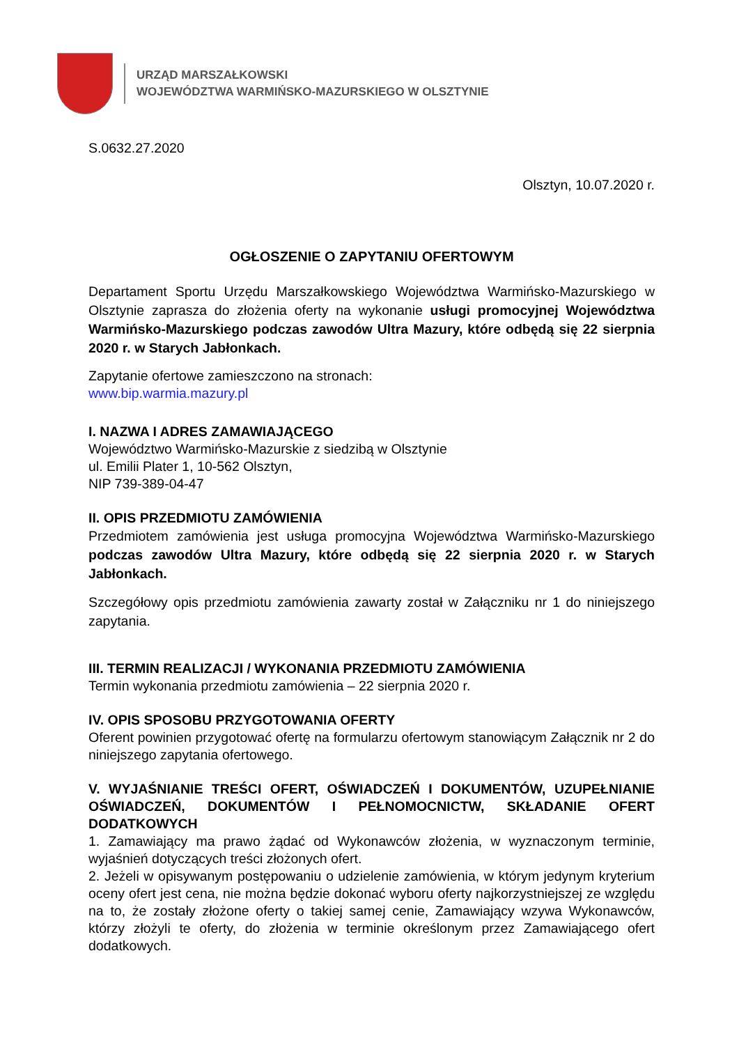URZĄD MARSZAŁKOWSKI
WOJEWÓDZTWA WARMIŃSKO-MAZURSKIEGO W OLSZTYNIE
S.0632.27.2020
Olsztyn, 10.07.2020 r.
OGŁOSZENIE O ZAPYTANIU OFERTOWYM
Departament Sportu Urzędu Marszałkowskiego Województwa Warmińsko-Mazurskiego w Olsztynie zaprasza do złożenia oferty na wykonanie usługi promocyjnej Województwa Warmińsko-Mazurskiego podczas zawodów Ultra Mazury, które odbędą się 22 sierpnia 2020 r. w Starych Jabłonkach.
Zapytanie ofertowe zamieszczono na stronach:
www.bip.warmia.mazury.pl
I. NAZWA I ADRES ZAMAWIAJĄCEGO
Województwo Warmińsko-Mazurskie z siedzibą w Olsztynie
ul. Emilii Plater 1, 10-562 Olsztyn,
NIP 739-389-04-47
II. OPIS PRZEDMIOTU ZAMÓWIENIA
Przedmiotem zamówienia jest usługa promocyjna Województwa Warmińsko-Mazurskiego podczas zawodów Ultra Mazury, które odbędą się 22 sierpnia 2020 r. w Starych Jabłonkach.
Szczegółowy opis przedmiotu zamówienia zawarty został w Załączniku nr 1 do niniejszego zapytania.
III. TERMIN REALIZACJI / WYKONANIA PRZEDMIOTU ZAMÓWIENIA
Termin wykonania przedmiotu zamówienia – 22 sierpnia 2020 r.
IV. OPIS SPOSOBU PRZYGOTOWANIA OFERTY
Oferent powinien przygotować ofertę na formularzu ofertowym stanowiącym Załącznik nr 2 do niniejszego zapytania ofertowego.
V. WYJAŚNIANIE TREŚCI OFERT, OŚWIADCZEŃ I DOKUMENTÓW, UZUPEŁNIANIE OŚWIADCZEŃ, DOKUMENTÓW I PEŁNOMOCNICTW, SKŁADANIE OFERT DODATKOWYCH
1. Zamawiający ma prawo żądać od Wykonawców złożenia, w wyznaczonym terminie, wyjaśnień dotyczących treści złożonych ofert.
2. Jeżeli w opisywanym postępowaniu o udzielenie zamówienia, w którym jedynym kryterium oceny ofert jest cena, nie można będzie dokonać wyboru oferty najkorzystniejszej ze względu na to, że zostały złożone oferty o takiej samej cenie, Zamawiający wzywa Wykonawców, którzy złożyli te oferty, do złożenia w terminie określonym przez Zamawiającego ofert dodatkowych.